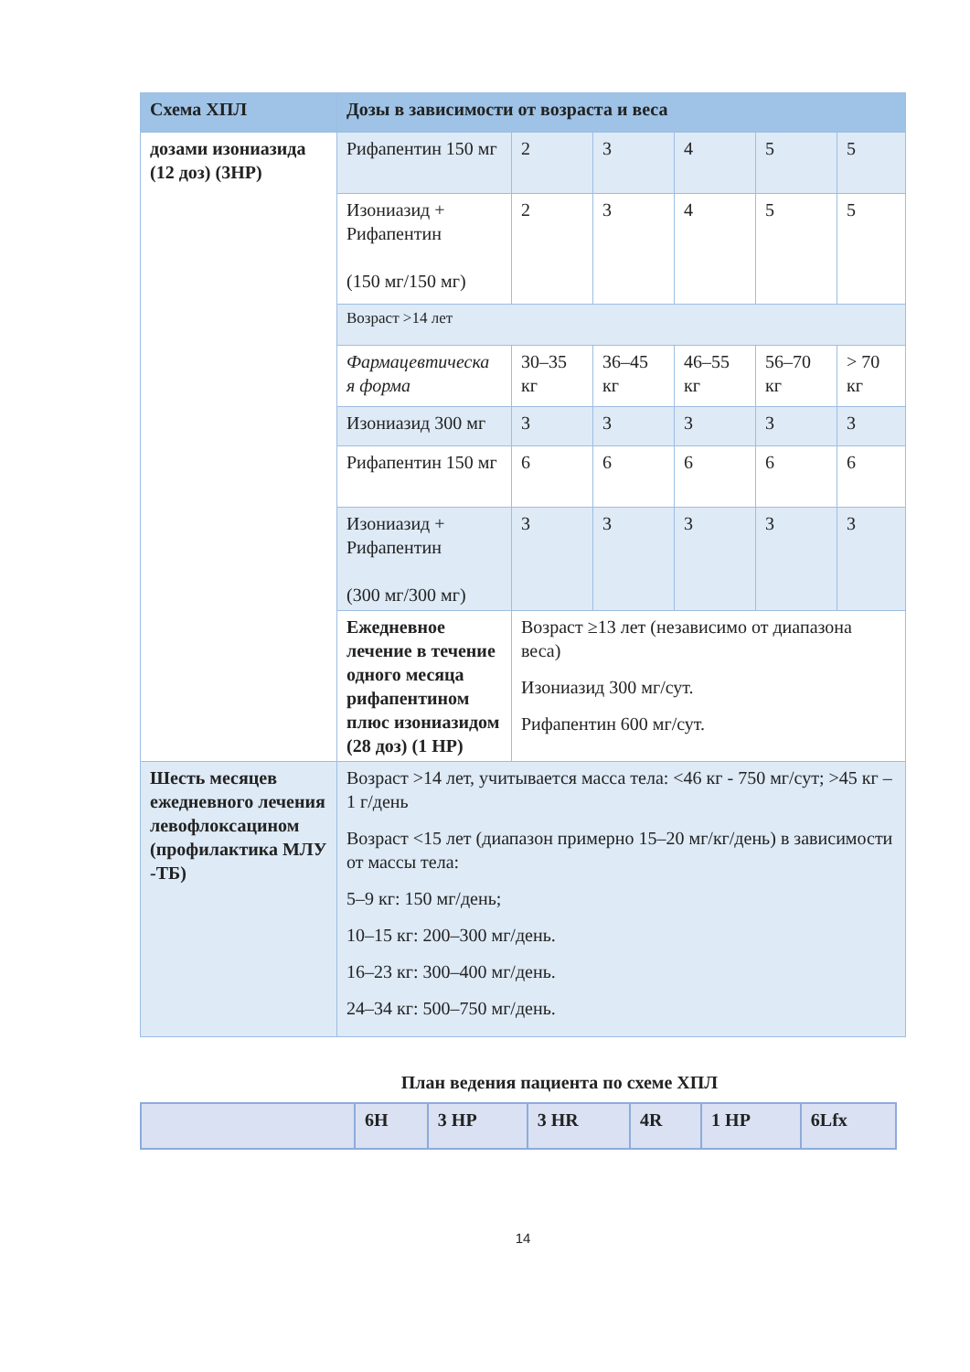| Схема ХПЛ | Дозы в зависимости от возраста и веса | | | | | |
| --- | --- | --- | --- | --- | --- | --- |
| дозами изониазида (12 доз) (3HP) | Рифапентин 150 мг | 2 | 3 | 4 | 5 | 5 |
| | Изониазид + Рифапентин (150 мг/150 мг) | 2 | 3 | 4 | 5 | 5 |
| | Возраст >14 лет | | | | | |
| | Фармацевтическа я форма | 30–35 кг | 36–45 кг | 46–55 кг | 56–70 кг | > 70 кг |
| | Изониазид 300 мг | 3 | 3 | 3 | 3 | 3 |
| | Рифапентин 150 мг | 6 | 6 | 6 | 6 | 6 |
| | Изониазид + Рифапентин (300 мг/300 мг) | 3 | 3 | 3 | 3 | 3 |
| | Ежедневное лечение в течение одного месяца рифапентином плюс изониазидом (28 доз) (1 HP) | Возраст ≥13 лет (независимо от диапазона веса) Изониазид 300 мг/сут. Рифапентин 600 мг/сут. | | | | |
| Шесть месяцев ежедневного лечения левофлоксацином (профилактика МЛУ -ТБ) | Возраст >14 лет, учитывается масса тела: <46 кг - 750 мг/сут; >45 кг – 1 г/день Возраст <15 лет (диапазон примерно 15–20 мг/кг/день) в зависимости от массы тела: 5–9 кг: 150 мг/день; 10–15 кг: 200–300 мг/день. 16–23 кг: 300–400 мг/день. 24–34 кг: 500–750 мг/день. | | | | | |
План ведения пациента по схеме ХПЛ
| | 6H | 3 HP | 3 HR | 4R | 1 HP | 6Lfx |
14